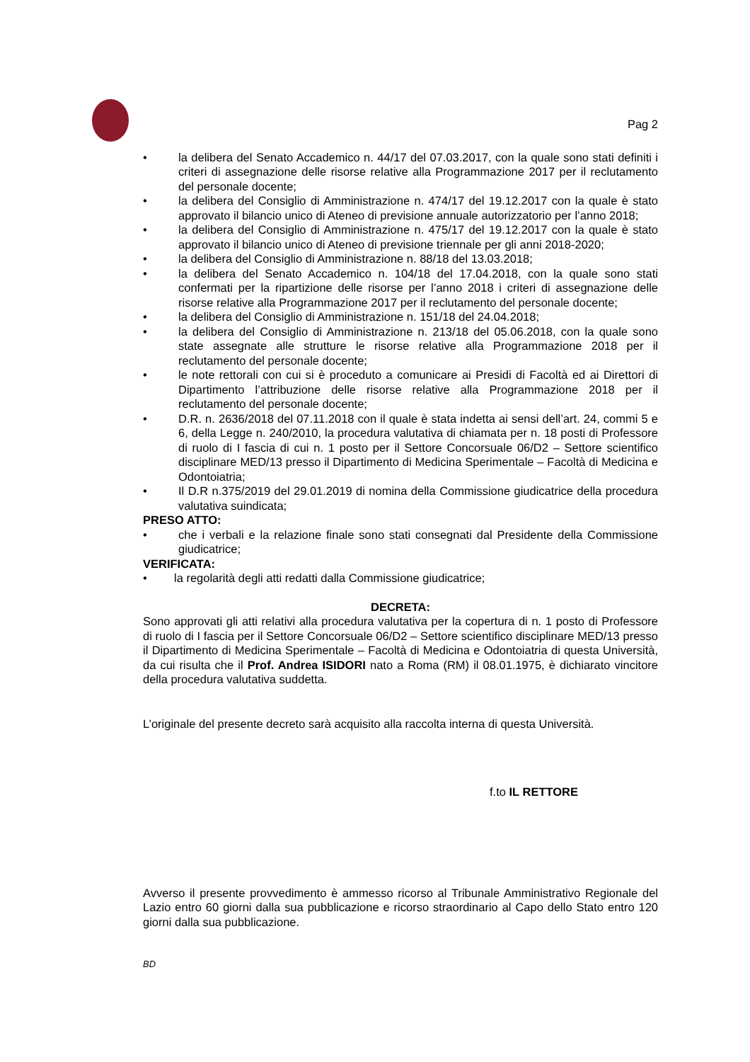Pag 2
• la delibera del Senato Accademico n. 44/17 del 07.03.2017, con la quale sono stati definiti i criteri di assegnazione delle risorse relative alla Programmazione 2017 per il reclutamento del personale docente;
• la delibera del Consiglio di Amministrazione n. 474/17 del 19.12.2017 con la quale è stato approvato il bilancio unico di Ateneo di previsione annuale autorizzatorio per l’anno 2018;
• la delibera del Consiglio di Amministrazione n. 475/17 del 19.12.2017 con la quale è stato approvato il bilancio unico di Ateneo di previsione triennale per gli anni 2018-2020;
• la delibera del Consiglio di Amministrazione n. 88/18 del 13.03.2018;
• la delibera del Senato Accademico n. 104/18 del 17.04.2018, con la quale sono stati confermati per la ripartizione delle risorse per l’anno 2018 i criteri di assegnazione delle risorse relative alla Programmazione 2017 per il reclutamento del personale docente;
• la delibera del Consiglio di Amministrazione n. 151/18 del 24.04.2018;
• la delibera del Consiglio di Amministrazione n. 213/18 del 05.06.2018, con la quale sono state assegnate alle strutture le risorse relative alla Programmazione 2018 per il reclutamento del personale docente;
• le note rettorali con cui si è proceduto a comunicare ai Presidi di Facoltà ed ai Direttori di Dipartimento l’attribuzione delle risorse relative alla Programmazione 2018 per il reclutamento del personale docente;
• D.R. n. 2636/2018 del 07.11.2018 con il quale è stata indetta ai sensi dell’art. 24, commi 5 e 6, della Legge n. 240/2010, la procedura valutativa di chiamata per n. 18 posti di Professore di ruolo di I fascia di cui n. 1 posto per il Settore Concorsuale 06/D2 – Settore scientifico disciplinare MED/13 presso il Dipartimento di Medicina Sperimentale – Facoltà di Medicina e Odontoiatria;
• Il D.R n.375/2019 del 29.01.2019 di nomina della Commissione giudicatrice della procedura valutativa suindicata;
PRESO ATTO:
• che i verbali e la relazione finale sono stati consegnati dal Presidente della Commissione giudicatrice;
VERIFICATA:
• la regolarità degli atti redatti dalla Commissione giudicatrice;
DECRETA:
Sono approvati gli atti relativi alla procedura valutativa per la copertura di n. 1 posto di Professore di ruolo di I fascia per il Settore Concorsuale 06/D2 – Settore scientifico disciplinare MED/13 presso il Dipartimento di Medicina Sperimentale – Facoltà di Medicina e Odontoiatria di questa Università, da cui risulta che il Prof. Andrea ISIDORI nato a Roma (RM) il 08.01.1975, è dichiarato vincitore della procedura valutativa suddetta.
L’originale del presente decreto sarà acquisito alla raccolta interna di questa Università.
f.to IL RETTORE
Avverso il presente provvedimento è ammesso ricorso al Tribunale Amministrativo Regionale del Lazio entro 60 giorni dalla sua pubblicazione e ricorso straordinario al Capo dello Stato entro 120 giorni dalla sua pubblicazione.
BD